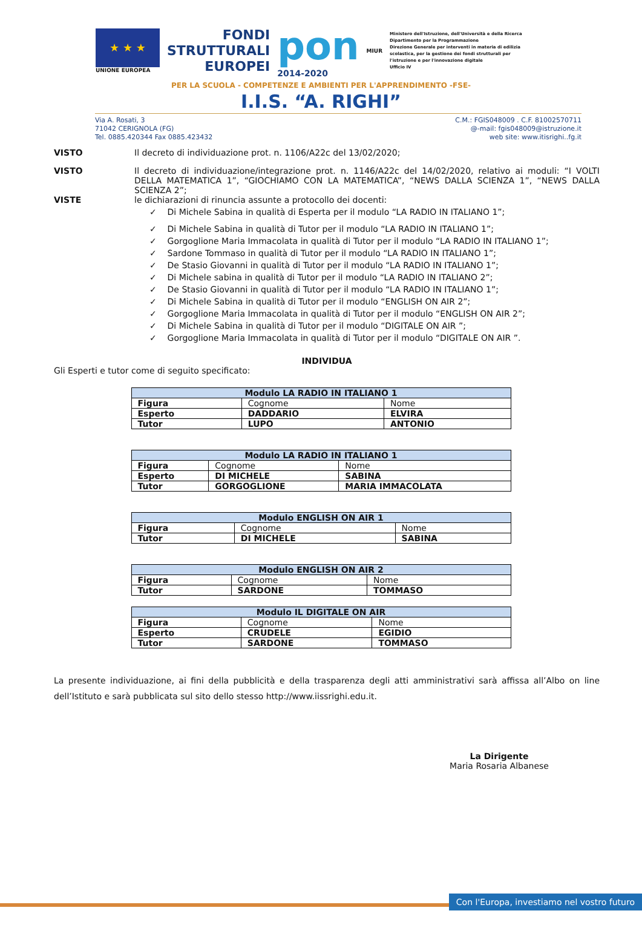★ ★ ★
UNIONE EUROPEA
FONDI
STRUTTURALI
EUROPEI
pon
2014-2020
MIUR
Ministero dell'Istruzione, dell'Università e della Ricerca
Dipartimento per la Programmazione
Direzione Generale per interventi in materia di edilizia scolastica, per la gestione dei fondi strutturali per l'istruzione e per l'innovazione digitale
Ufficio IV
PER LA SCUOLA - COMPETENZE E AMBIENTI PER L'APPRENDIMENTO -FSE-
I.I.S. “A. RIGHI”
Via A. Rosati, 3
71042 CERIGNOLA (FG)
Tel. 0885.420344 Fax 0885.423432
C.M.: FGIS048009 . C.F. 81002570711
@-mail: fgis048009@istruzione.it
web site: www.itisrighi..fg.it
VISTO Il decreto di individuazione prot. n. 1106/A22c del 13/02/2020;
VISTO Il decreto di individuazione/integrazione prot. n. 1146/A22c del 14/02/2020, relativo ai moduli: “I VOLTI DELLA MATEMATICA 1”, “GIOCHIAMO CON LA MATEMATICA”, “NEWS DALLA SCIENZA 1”, “NEWS DALLA SCIENZA 2”;
VISTE le dichiarazioni di rinuncia assunte a protocollo dei docenti:
✓ Di Michele Sabina in qualità di Esperta per il modulo “LA RADIO IN ITALIANO 1”;
✓ Di Michele Sabina in qualità di Tutor per il modulo “LA RADIO IN ITALIANO 1”;
✓ Gorgoglione Maria Immacolata in qualità di Tutor per il modulo “LA RADIO IN ITALIANO 1”;
✓ Sardone Tommaso in qualità di Tutor per il modulo “LA RADIO IN ITALIANO 1”;
✓ De Stasio Giovanni in qualità di Tutor per il modulo “LA RADIO IN ITALIANO 1”;
✓ Di Michele sabina in qualità di Tutor per il modulo “LA RADIO IN ITALIANO 2”;
✓ De Stasio Giovanni in qualità di Tutor per il modulo “LA RADIO IN ITALIANO 1”;
✓ Di Michele Sabina in qualità di Tutor per il modulo “ENGLISH ON AIR 2”;
✓ Gorgoglione Maria Immacolata in qualità di Tutor per il modulo “ENGLISH ON AIR 2”;
✓ Di Michele Sabina in qualità di Tutor per il modulo “DIGITALE ON AIR ”;
✓ Gorgoglione Maria Immacolata in qualità di Tutor per il modulo “DIGITALE ON AIR ”.
INDIVIDUA
Gli Esperti e tutor come di seguito specificato:
| Modulo LA RADIO IN ITALIANO 1 | | |
| --- | --- | --- |
| Figura | Cognome | Nome |
| Esperto | DADDARIO | ELVIRA |
| Tutor | LUPO | ANTONIO |
| Modulo LA RADIO IN ITALIANO 1 | | |
| --- | --- | --- |
| Figura | Cognome | Nome |
| Esperto | DI MICHELE | SABINA |
| Tutor | GORGOGLIONE | MARIA IMMACOLATA |
| Modulo ENGLISH ON AIR 1 | | |
| --- | --- | --- |
| Figura | Cognome | Nome |
| Tutor | DI MICHELE | SABINA |
| Modulo ENGLISH ON AIR 2 | | |
| --- | --- | --- |
| Figura | Cognome | Nome |
| Tutor | SARDONE | TOMMASO |
| Modulo IL DIGITALE ON AIR | | |
| --- | --- | --- |
| Figura | Cognome | Nome |
| Esperto | CRUDELE | EGIDIO |
| Tutor | SARDONE | TOMMASO |
La presente individuazione, ai fini della pubblicità e della trasparenza degli atti amministrativi sarà affissa all’Albo on line dell’Istituto e sarà pubblicata sul sito dello stesso http://www.iissrighi.edu.it.
La Dirigente
Maria Rosaria Albanese
Con l'Europa, investiamo nel vostro futuro